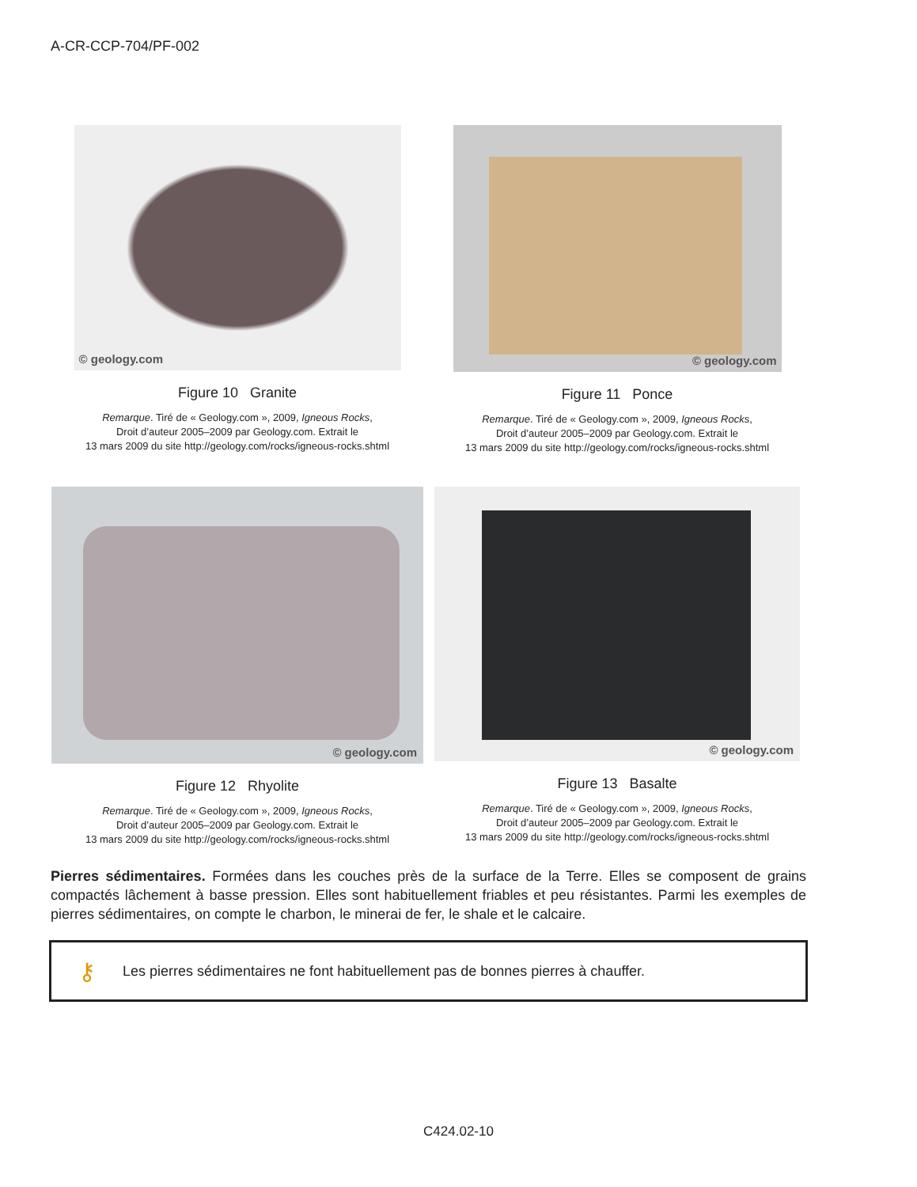A-CR-CCP-704/PF-002
© geology.com
Figure 10 Granite
Remarque. Tiré de « Geology.com », 2009, Igneous Rocks,
Droit d’auteur 2005–2009 par Geology.com. Extrait le
13 mars 2009 du site http://geology.com/rocks/igneous-rocks.shtml
© geology.com
Figure 11 Ponce
Remarque. Tiré de « Geology.com », 2009, Igneous Rocks,
Droit d’auteur 2005–2009 par Geology.com. Extrait le
13 mars 2009 du site http://geology.com/rocks/igneous-rocks.shtml
© geology.com
Figure 12 Rhyolite
Remarque. Tiré de « Geology.com », 2009, Igneous Rocks,
Droit d’auteur 2005–2009 par Geology.com. Extrait le
13 mars 2009 du site http://geology.com/rocks/igneous-rocks.shtml
© geology.com
Figure 13 Basalte
Remarque. Tiré de « Geology.com », 2009, Igneous Rocks,
Droit d’auteur 2005–2009 par Geology.com. Extrait le
13 mars 2009 du site http://geology.com/rocks/igneous-rocks.shtml
Pierres sédimentaires. Formées dans les couches près de la surface de la Terre. Elles se composent de grains compactés lâchement à basse pression. Elles sont habituellement friables et peu résistantes. Parmi les exemples de pierres sédimentaires, on compte le charbon, le minerai de fer, le shale et le calcaire.
⚷
Les pierres sédimentaires ne font habituellement pas de bonnes pierres à chauffer.
C424.02-10